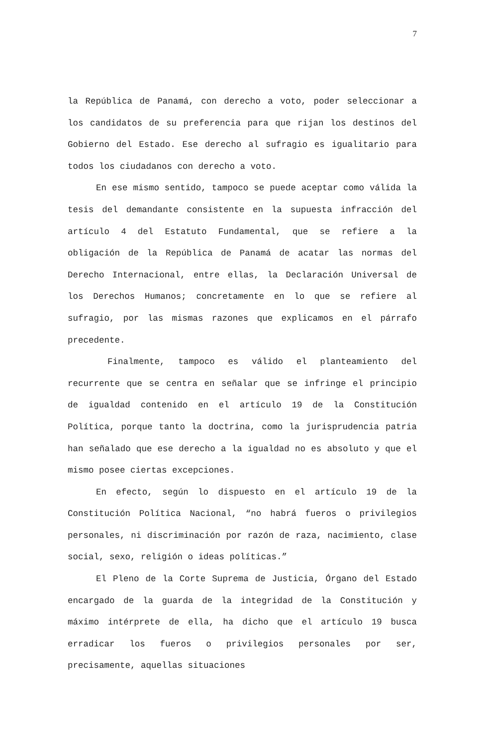7
la República de Panamá, con derecho a voto, poder seleccionar a los candidatos de su preferencia para que rijan los destinos del Gobierno del Estado. Ese derecho al sufragio es igualitario para todos los ciudadanos con derecho a voto.
En ese mismo sentido, tampoco se puede aceptar como válida la tesis del demandante consistente en la supuesta infracción del artículo 4 del Estatuto Fundamental, que se refiere a la obligación de la República de Panamá de acatar las normas del Derecho Internacional, entre ellas, la Declaración Universal de los Derechos Humanos; concretamente en lo que se refiere al sufragio, por las mismas razones que explicamos en el párrafo precedente.
Finalmente, tampoco es válido el planteamiento del recurrente que se centra en señalar que se infringe el principio de igualdad contenido en el artículo 19 de la Constitución Política, porque tanto la doctrina, como la jurisprudencia patria han señalado que ese derecho a la igualdad no es absoluto y que el mismo posee ciertas excepciones.
En efecto, según lo dispuesto en el artículo 19 de la Constitución Política Nacional, “no habrá fueros o privilegios personales, ni discriminación por razón de raza, nacimiento, clase social, sexo, religión o ideas políticas.”
El Pleno de la Corte Suprema de Justicia, Órgano del Estado encargado de la guarda de la integridad de la Constitución y máximo intérprete de ella, ha dicho que el artículo 19 busca erradicar los fueros o privilegios personales por ser, precisamente, aquellas situaciones